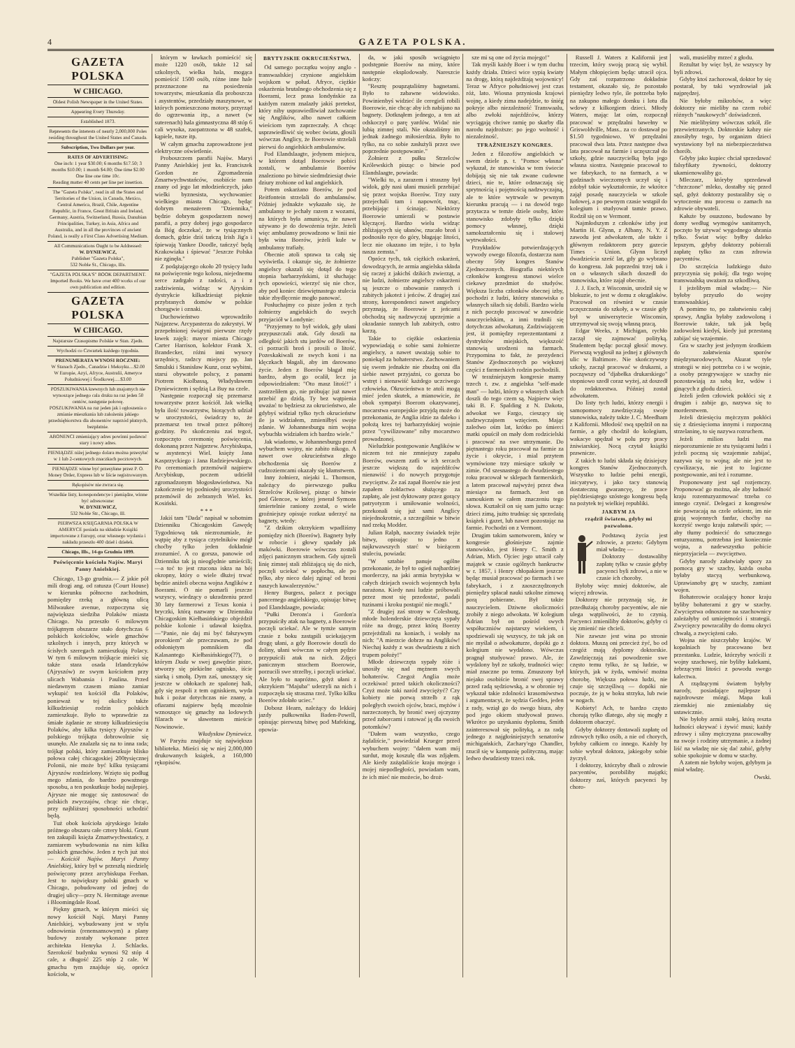4 GAZETA POLSKA.
GAZETA POLSKA
W CHICAGO.
Oldest Polish Newspaper in the United States.
Appearing Every Thursday.
Established 1873.
Represents the interests of nearly 2,000,000 Poles residing throughout the United States and Canada.
Subscription, Two Dollars per year.
RATES OF ADVERTISING:
One inch: 1 year $30.00; 6 months $17.50; 3 months $10.00; 1 month $4.00; One time $2.00
One line one time 10c.
Reading matter 40 cents per line per insertion.
The "Gazeta Polska", read in all the States and Territories of the Union, in Canada, Mexico, Central America, Brazil, Chile, Argentine Republic, in France, Great Britain and Ireland, Germany, Austria, Switzerland, Russia, Danubian Principalities, Turkey, in Asia, Africa and Australia, and in all the provinces of ancient Poland, is really a First Class Advertising Medium.
All Communications Ought to be Addressed:
W. DYNIEWICZ,
Publisher "Gazeta Polska",
532 Noble St., Chicago, Ills.
"GAZETA POLSKA'S" BOOK DEPARTMENT. Imported Books. We have over 400 works of our own publication and edition.
GAZETA POLSKA
W CHICAGO.
Najstarsze Czasopismo Polskie w Stan. Zjedn.
Wychodzi co Czwartek każdego tygodnia.
PRENUMERATA WYNOSI ROCZNIE:
W Stanach Zjedn., Canadzie i Meksyku....$2.00
W Europie, Azyi, Afryce, Australii, Ameryce Południowej i Środkowej.....$3.00
POSZUKIWANIA krewnych lub znajomych nie wynoszące jednego cala druku na raz jeden 50 centów, następnie połowę.
POSZUKIWANIA na raz jeden jak i ogłoszenia o zmianie mieszkania lub założeniu jakiego przedsiębiorstwa dla abonentów naprzód płatnych, bezpłatnie.
ABONENCI zmieniający adres powinni podawać stary i nowy adres.
PIENIĄDZE niżej jednego dolara można przesyłać w 1 lub 2-centowych znaczkach pocztowych.
PIENIĄDZE winne być przesyłane przez P. O. Money Order, Express lub w liście registrowanym.
Rękopisów nie zwraca się.
Wszelkie listy, korespondencye i pieniądze, winne być adresowane:
W. DYNIEWICZ,
532 Noble Str., Chicago, Ill.
PIERWSZA KSIĘGARNIA POLSKA W AMERYCE posiada na składzie Książki importowane z Europy, oraz własnego wydania i nakładu przeszło 400 dzieł i dziełek.
Chicago, Ills., 14-go Grudnia 1899.
Poświęcenie kościoła Najśw. Maryi Panny Anielskiej.
Chicago, 13-go grudnia.— Z jakie pół mili drogi ang. od ratusza (Court House) w kierunku północno zachodnim, pomiędzy rzeką a główną ulicą Milwaukee avenue, rozpoczyna się największa siedziba Polaków miasta Chicago. Na przeszło 6 milowym trójkątnym obszarze stało dotychczas 6 polskich kościołów, wiele gmachów szkolnych i innych, przy których w ścisłych szeregach zamieszkują Polacy. W tym 6 milowym trójkącie mieści się także stara osada Irlandczyków (Ajryszów) ze swym kościołem przy ulicach Wabansia i Paulina. Przed niedawnym czasem miano zamiar wykupić ten kościół dla Polaków, ponieważ w tej okolicy także kilkudziesiąt rodzin polskich zamieszkuje. Było to wprawdzie za śmiałe żądanie ze strony kilkudziesięciu Polaków, aby kilka tysięcy Ajryszów z polskiego trójkąta dobrowolnie się usunęło. Ale znalazła się na to inna rada; trójkąt polski, który zamieszkuje blisko połowa całej chicagoskiej 200tysięcznej Polonii, nie może być kilku tysiącami Ajryszów rozdzielony. Wzięto się podług mego zdania, do bardzo poważnego sposobu, a ten poskutkuje bodaj najlepiej. Ajrysze nie mogąc się zastosować do polskich zwyczajów, chcąc nie chcąc, przy najbliższej sposobności uchodzić będą.
Tuż obok kościoła ajryskiego leżało próżnego obszaru całe cztery bloki. Grunt ten zakupili księża Zmartwychwstańcy, z zamiarem wybudowania na nim kilku polskich gmachów. Jeden z tych już stoi — Kościół Najśw. Maryi Panny Anielskiej, który był w przeszłą niedzielę poświęcony przez arcybiskupa Feehan. Jest to największy polski gmach w Chicago, pobudowany od jednej do drugiej ulicy—przy N. Hermitage avenue i Bloomingdale Road.
Piękny gmach, w którym mieści się nowy kościół Najś. Maryi Panny Anielskiej, wybudowany jest w stylu odnowienia (renensansowym) a plany budowy zostały wykonane przez architekta Henryka J. Schlacks. Szerokość budynku wynosi 92 stóp 4 cale, a długość 225 stóp 2 cale. W gmachu tym znajduje się, oprócz kościoła, w
którym w ławkach pomieścić się może 1220 osób, także 12 sal szkolnych, wielka hala, mogąca pomieścić 1500 osób, różne inne hale przeznaczone na posiedzenia towarzystw, mieszkania dla proboszcza i asystentów, przedziały maszynowe, w których pomieszczono motory, przyrząd do ogrzewania itp., a nawet (w suterenach) hala gimnastyczna 48 stóp 6 cali wysoka, zaopatrzona w 48 szafek, kąpiele, tusze itp.
W całym gmachu zaprowadzone jest elektryczne oświetlenie.
Proboszczem parafii Najśw. Maryi Panny Anielskiej jest ks. Franciszek Gordon ze Zgromadzenia Zmartwychwstańców, osobiście nam znany od jego lat młodzieńczych, jako wielki byznesista, wychowaniec wielkiego miasta Chicago, będąc dobrym menażerem "Dziennika," będzie dobrym gospodarzem nowej parafii, a przy dobrej jego gospodarce da Bóg doczekać, że w tysiącznych domach, gdzie dziś tańczą Irish Jig'a i śpiewają Yankee Doodle, tańczyć będą Krakowiaka i śpiewać "Jeszcze Polska nie zginęła."
Z podążającego około 20 tysięcy ludu na poświęcenie tego kolosu, niejednemu serce zadrgało z radości, a i z zadziwienia, widząc w Ajryskim dystrykcie kilkadziesiąt pięknie przybranych domów w polskie chorągwie i oznaki.
Duchowieństwo wprowadziło Najprzew. Arcypasterza do zakrystyi. W przepełnionej świątyni pierwsze rzędy ławek zajęli: mayor miasta Chicago Carter Harrison, kolektor Frank X. Brandecker, różni inni wysocy urzędnicy, radzcy miejscy pp. Jan Smulski i Stanisław Kunz, oraz wybitni, starsi obywatele polscy, z panami Piotrem Kiolbassą, Władysławem Dyniewiczem i sędzią La Buy na czele.
Następnie rozpoczął się przemarsz towarzystw przez kościół. Jak wielką była ilość towarzystw, biorących udział w uroczystości, świadczy to, że przemarsz ten trwał przez półtorej godziny. Po skończeniu zaś tegoż, rozpoczęto ceremonię poświęcenia, dokonaną przez Najprzew. Arcybiskupa, w asystencyi Wiel. księży Jana Kasprzyckiego i Jana Radziejewskiego. Po ceremoniach przemówił najpierw Arcybiskup, poczem udzielił zgromadzonym błogosławieństwa. Na zakończenie tej podniosłej uroczystości przemówił do zebranych Wiel. ks. Kosiński.
* * *
Jakiś tam "Dada" napisał w sobotnim Dzienniku Chicagoskim Gawędę Tygodniową tak niezrozumiale, że wątpię aby z tysiąca czytelników mógł choćby tylko jeden dokładnie zrozumieć. A co gorsza, panowie od Dziennika tak ją nieoględnie umieścili;—a toć to jest rzucona iskra na bój okropny, który o wiele dłużej trwać będzie aniżeli obecna wojna Anglików z Boerami. O nie pomarli jeszcze wszyscy, wiedzący o ukradzeniu przed 30 laty farmerowi z Texas konia i bryczki, którą nazwany w Dzienniku Chicagoskim Kiełbasińskiego objeździł polskie kolonie i udawał księdza.—"Panie, nie daj mi być fałszywym prorokiem" ale przeczuwam, że pod odsłoniętym pomnikiem dla Kalasantego Kiełbasińskiego(??), o którym Dada w swej gawędzie pisze, utworzy się piekielne ognisko, iście siarką i smołą. Dym zaś, unoszący się jeszcze w obłokach ze spalonej hali, gdy się zespoli z tem ogniskiem, wyda huk i pożar dotychczas nie znany, a ofiarami najpierw będą mozolnie wznoszące się gmachy na lodowych filarach w sławetnem mieście Nowinowie.
Władysław Dyniewicz.
W Paryżu znajduje się największa biblioteka. Mieści się w niej 2,000,000 drukowanych książek, a 160,000 rękopisów.
BRYTYJSKIE OKRUCIEŃSTWA.
Od samego początku wojny anglo - transwaalskiej czynione angielskim wojskom w połud. Afryce, ciężkie oskarżenia brutalnego obchodzenia się z Boerami, lecz prasa londyńskie za każdym razem znalazły jakiś pretekst, który niby usprawiedliwiał zachowanie się Anglików, albo nawet całkiem wieściom tym zaprzeczały. A chcąc usprawiedliwić się wobec świata, głosili wówczas Anglicy, że Boerowie strzelali pierwsi do angielskich ambulansów.
Pod Elandslaagte, jedynem miejscu, w którem dotąd Boerowie pobici zostali, w ambulansie Boerów znaleziono po bitwie siedmdziesiąt dwie dziury zrobione od kul angielskich.
Potem oskarżano Boerów, że pod Reitfontein strzelali do ambulansów. Później jednakże wykazało się, że ambulansy te jechały razem z wozami, na których była amunicya, że nawet używano je do dowożenia tejże. Jeżeli więc ambulansy prowadzono w linii nie była wina Boerów, jeżeli kule w ambulansy trafiały.
Obecnie atoli sprawa ta całą się wyświetla. I okazuje się, że żołnierze angielscy okazali się dotąd do tego stopnia barbarzyńskimi, iż słuchając tych opowieści, wierzyć się nie chce, aby pod koniec dziewiętnastego stulecia takie zbydlęcenie mogło panować.
Posłuchajmy co pisze jeden z tych żołnierzy angielskich do swych przyjaciół w Londynie:
"Przyjemny to był widok, gdy ułani przypuszczali atak. Gdy doszli na odległość jakich stu jardów od Boerów, ci porzucili broń i prosili o litość. Pozeskakiwali ze swych koni i na klęczkach błagali, aby im darowano życie. Jeden z Boerów błagał mię bardzo, abym go ocalił, lecz ja odpowiedziałem: "Oto masz litość!" i zastrzeliłem go, nie próbując już nawet przebić go dzidą. Ty bez wątpienia uważać to będziesz za okrucieństwo, ale gdybyś widział tylko tych okrucieństw ile ja widziałem, zmieniłbyś swoje zdanie. W Johannesburgu nim wojna wybuchła widziałem ich bardzo wiele."
Jak wiadomo, w Johannesburgu przed wybuchem wojny, nie zabito nikogo. A nawet owe okrucieństwa złego obchodzenia się Boerów z cudzoziemcami okazały się kłamstwem.
Inny żołnierz, niejaki L. Thomson, należący do pierwszego pułku Strzelców Królowej, pisząc o bitwie pod Glencoe, w której jenerał Symons śmiertelnie raniony został, o wiele groźniejszy opisuje rozkaz uderzyć na bagnety, wtedy:
"Z dzikim okrzykiem wpadliśmy pomiędzy nich (Boerów). Bagnety były w robocie i głowy spadały jak makówki. Boerowie wówczas zostali zdjęci panicznym strachem. Gdy ujrzeli linię zimnej stali zbliżającą się do nich, poczęli uciekać w popłochu, ale po tylko, aby nieco dalej zginąć od broni naszych kawalerzystów."
Henry Burgess, palacz z pociągu pancernego angielskiego, opisując bitwę pod Elandslaagte, powiada:
"Pułki Derons'a i Gordon'a przypuściły atak na bagnety, a Boerowie poczęli uciekać. Ale w tymże samym czasie z boku zastąpili uciekającym drogę ułani, a gdy Boerowie doszli do doliny, ułani wówczas w całym pędzie przypuścili atak na nich. Zdjęci panicznym strachem Boerowie, porzucili swe strzelby, i poczęli uciekać. Ale było to napróżno, gdyż ułani z okrzykiem "Majuba" uderzyli na nich i rozpoczęła się straszna rzeź. Tylko kilku Boerów zdołało uciec."
Dobosz Hearn, należący do lekkiej jazdy pułkownika Baden-Powell, opisując pierwszą bitwę pod Mafeking, opowia-
da, w jaki sposób wciągnięto podstępnie Boerów na miny, które następnie eksplodowały. Nareszcie kończy:
"Resztę poupzątaliśmy bagnetami. Było to zabawne widowisko. Powinienbyś widzieć ile ceregieli robili Boerowie, nie chcąc aby ich nabijano na bagnety. Dotknąłem jednego, a ten aż odskoczył o parę yardów. Widać nie lubią zimnej stali. Nie okazaliśmy im jednak żadnego miłosierdzia. Było to tylko, na co sobie zasłużyli przez swe poprzednie postępowanie."
Żołnierz z pułku Strzelców Królewskich pisząc o bitwie pod Elandslaagte, powiada:
"Wielki to, a zarazem i straszny był widok, gdy nasi ułani musieli przebijać się przez wojska Boerów. Trzy razy przejechali tam i napowrót, tnąc, przebijając i ścinając. Niektórzy Boerowie umierali w postawie klęczącej. Bardzo wielu widząc zbliżających się ułanów, rzucało broń i podnosiło ręce do góry, błagając litości, lecz nie okazano im tejże, i to była nasza zemsta."
Oprócz tych, tak ciężkich oskarżeń, dowodzących, że armia angielska składa się raczej z jakichś dzikich zwierząt, a nie ludzi, żołnierze angielscy oskarżeni są jeszcze o rabowanie rannych i zabitych jakoteż i jeńców. Z drugiej zaś strony, korespondenci nawet angielscy przyznają, że Boerowie z jeńcami obchodzą się nadzwyczaj uprzejmie a okradanie rannych lub zabitych, ostro karzą.
Takie to ciężkie oskarżenia wypowiadają o sobie sami żołnierze angielscy, a nawet uważają sobie to poniekąd za bohaterstwo. Zachowaniem się swem jednakże nie zbudzą oni dla siebie nawet przyjaźni, co gorsza bo wstręt i nienawiść każdego uczciwego człowieka. Okrucieństwa te atoli mogą mieć jeden skutek, a mianowicie, że obok sympatyi Boerom okazywanej, mocarstwa europejskie przyjdą może do przekonania, że Anglia idzie za daleko i położą kres tej barbarzyńskiej wojnie przez "cywilizowane" niby mocarstwo prowadzonej.
Nieludzkie postępowanie Anglików w niczem też nie zmniejszy zapału Boerów, owszem zatli w ich sercach jeszcze większą do najeźdźców nienawiść i do nowych przygotuje zwycięztw. Że zaś zapał Boerów nie jest zapałem żołdactwa służącego za zapłatę, ale jest dyktowany przez gorący patryotyzm i umiłowanie wolności, przekonali się już sami Anglicy niejednokrotnie, a szczególnie w bitwie nad rzeką Modder.
Julian Ralph, naoczny świadek tejże bitwy, opisując to jedno z najkrwawszych starć w bieżącem stuleciu, powiada:
"W sztabie panuje ogólne przekonanie, że był to ogień najbardziej morderczy, na jaki armia brytyjska w całych dziejach swoich wojennych była narażona. Kiedy nasi ludzie próbowali przez most się przedostać, padali tuzinami i kroku postąpić nie mogli."
"Z drugiej zaś strony w Colesburg, młode holenderskie dziewczęta sypały róże na drogę, przez którą Boerzy przejeżdżali na koniach, i wołały na nich: "A mierzcie dobrze na Anglików! Niechaj każdy z was dwudziestu z nich trupem położy!"
Młode dziewczęta sypały róże i unosiły się nad mężnem swych bohaterów. Czegoż Anglia może oczekiwać przed takich okoliczności? Czyż może taki naród zwyciężyć? Czy kobiety nie porwą strzelb z rąk poległych swoich ojców, braci, mężów i narzeczonych, by bronić swej ojczyzny przed zaborcami i ratować ją dla swoich potomków?
"Dałem wam wszystko, czego żądaliście," powiedział Krueger przed wybuchem wojny: "dałem wam mój surdut, moję koszulę dla was zdjąłem. Ale kiedy zażądaliście kraju mojego i mojej niepodległości, powiadam wam, że ich mieć nie możecie, bo droż-
sze mi są one od życia mojego!"
Tak myśli każdy Boer i w tym duchu każdy działa. Dzieci wice sypią kwiaty na drogę, którą najdeżdżają wojownicy! Teraz w Afryce południowej jest czas róż, lato. Wiosna przyniosła krajowi wojnę, a kiedy zima nadejdzie, to śniég pokryje albo niezależność Transwaalu, albo zwłoki najeźdźców, którzy wyciągają chciwe ramię po skarby dla narodu najdroższe: po jego wolność i niezależność.
TFRAŹNIEJSZY KONGRES.
Jeden z filozofów angielskich w swem dziele p. t. "Pomoc własna" wykazał, że stanowiska w tem świecie dobijają się nie tak zwane cudowne dzieci, nie te, które odznaczają się sprytnością i pojętnością nadzwyczajną, ale te które wytrwale w pewnym kierunku pracują — i na dowód tego przytacza w temże dziele osoby, które stanowisko zdobyły tylko dzięki pomocy własnej, dzięki samokształceniu się i stalowej wytrwałości.
Przykładów potwierdzających wywody owego filozofa, dostarcza nam obecny 56ty kongres Stanów Zjednoczonych. Biografia niektórych członków kongresu stanowi wielce ciekawy przedmiot do studyów. Większa liczba członków obecnej izby, pochodzi z ludzi, którzy stanowiska o własnych siłach się dobili. Bardzo wielu z nich poczęło pracować w zawodzie nauczycielskim, a inni trudnili się dotychczas adwokaturą. Zadziwiającem jest, iż pomiędzy reprezentantami z dystryktów miejskich, większość stanowią urodzeni na farmach. Przypomina to fakt, że prezydenci Stanów Zjednoczonych po większej części z farmerskich rodzin pochodzili.
W teraźniejszym kongresie mamy trzech t. zw. z angielska "self-made man" — ludzi, którzy o własnych siłach doszli do tego czem są. Najpierw więc taki B. F. Spalding z N. Dakota, adwokat we Fargo, cieszący się nadzwyczajnem wzięciem. Mając zaledwo ośm lat, krótko po śmierci matki opuścił on mały dom rodzicielski i pracować na swe utrzymanie. Do piętnastego roku pracował na farmie za życie i okrycie, i mial przytem wymówione trzy miesiące szkoły w zimie. Od szesnastego do dwudziestego roku pracował w sklepach farmerskich, a latem pracował najwyżej przez dwa miesiące na farmach. Jest on samoukiem w całem znaczeniu tego słowa. Kształcił on się sam jużto ucząc dzieci zimą, jużto trudniąc się sprzedażą książek i gazet, lub nawet pozostając na farmie. Pochodzi on z Vermont.
Drugim takim samotworem, który w kongresie głośniejsze zajmie stanowisko, jest Henry C. Smith z Adrian, Mich. Ojciec jego utracił cały majątek w czasie ogólnych bankructw w r. 1857, i Henry chłopakiem jeszcze będąc musiał pracować po farmach i we fabrykach, i z zaoszczędzonych pieniędzy spłacał nauki szkolne zimową porą pobierane. Był także nauczycielem. Dziwne okoliczności zrobiły z niego adwokata. W kolegium Adrian był on pośród swych współuczniów najstarszy wiekiem, i spodziewali się wszyscy, że tak jak on nie myślał o adwokaturze, dopóki go z kolegium nie wydalono. Wówczas pragnął studyować prawo. Ale, że wydalony był ze szkoły, trudności więc miał znaczne po temu. Zmuszony był niejako osobiście bronić swej sprawy przed radą sędziowską, a w obronie tej wykazał takie zdolności krasomówstwa i argumentacyi, że sędzia Geddes, jeden z rady, wziął go do swego biura, aby pod jego okiem studyował prawo. Wkrótce po uzyskaniu dyplomu, Smith zainteresował się polityką, a za radą jednego z najgłośniejszych senatorów michigańskich, Zachary'ego Chandler, rzucił się w kampanię polityczną, mając ledwo dwudziesty trzeci rok.
Russell J. Waters z Kalifornii jest trzecim, który swoją pracą się wybił. Małym chłopięciem będąc utracił ojca. Gdy zaś rozpatrzono dokładnie testament, okazało się, że pozostało pieniędzy ledwo tyle, ile potrzeba było na zakupno małego domku i lotu dla wdowy z kilkorgiem dzieci. Młody Waters, mając lat ośm, rozpoczął pracować w przędzalni bawełny w Griswoldville, Mass.. za co dostawał po $1.50 tygodniowo. W przędzalni pracował dwa lata. Przez następne dwa lata pracował na farmie i uczęszczał do szkoły, gdzie nauczycielką była jego własna siostra. Następnie pracował to we fabrykach, to na farmach, a w godzinach wieczornych uczył się i zdobył takie wykształcenie, że wkrótce zajął posadę nauczyciela w szkole ludowej, a po pewnym czasie wstąpił do kolegium i studyował tamże prawo. Rodził się on w Vermont.
Najmłodszym z członków izby jest Martin H. Glynn, z Albany, N. Y. Z zawodu jest adwokatem, ale także i głównym redaktorem przy gazecie Times - Union. Glynn liczył dwadzieścia sześć lat, gdy go wybrano do kongresu. Jak poprzedni trzej tak i on o własnych siłach doszedł do stanowiska, które zajął obecnie.
J. J. Esch, z Wisconsin, urodził się w blokuzie, to jest w domu z okrąglaków. Pracował on również w czasie uczęszczania do szkoły, a w czasie gdy był w uniwersytecie Wisconsin, utrzymywał się swoją własną pracą.
Edgar Weeks, z Michigan, rychło zaczął się zajmować polityką. Studentem będąc począł głosić mowy. Pierwszą wygłosił na jednej z głównych ulic w Baltimore. Nie skończywszy szkoły, zaczął pracować w drukarni, a począwszy od "djabełka drukarskiego" stopniowo szedł coraz wyżej, aż doszedł do redaktorstwa. Później został adwokatem.
Do listy tych ludzi, którzy energii i samopomocy zawdzięczają swoje stanowiska, należy także J. C. Meedham z Kalifornii. Młodość swą spędził on na farmie, a gdy chodził do kolegium, wakacye spędzał w polu przy pracy żniwiarskiej. Nocą czytał książki prawnicze.
Z takich to ludzi składa się dzisiejszy kongres Stanów Zjednoczonych. Wszystko to ludzie pełni energii, inicyatywy, i jako tacy stanowią dostateczną gwarancyę, że prace pięćdziesiątego szóstego kongresu będą na pożytek tej wielkiej republiki.
JAKBYM JA
rządził światem, gdyby mi pozwolono.
Podstawą życia jest zdrowie, a przeto: Gdybym miał władzę —
Doktorzy dostawaliby zapłatę tylko w czasie gdyby pacyenci byli zdrowi, a nie w czasie ich choroby.
Byłoby więc mniej doktorów, ale więcej zdrowia.
Doktorzy nie przyznają się, że przedłużają choroby pacyentów, ale nie ulega wątpliwości, że to czynią. Pacyenci zmieniliby doktorów, gdyby ci się zmienić nie chcieli.
Nie zawsze jest wina po stronie doktora. Muszą oni przecież żyć, bo od czegóż mają dyplomy doktorskie. Zawdzięczają zaś powodzenie swe często temu tylko, że są ludzie, w których, jak w żyda, wmówić można chorobę. Większa połowa ludzi, nie czuje się szczęśliwą — dopóki nie poczuje, że ją w boku strzyka, lub rwie w nogach.
Kobiety! Ach, te bardzo często chorują tylko dlatego, aby się mogły z doktorem obaczyć.
Gdyby doktorzy dostawali zapłatę od zdrowych tylko osób, a nie od chorych, byłoby całkiem co innego. Każdy by sobie wybrał doktora, jakiegoby sobie życzył.
I doktorzy, którzyby dbali o zdrowie pacyentów, porobiliby majątki; doktorzy zaś, których pacyenci by choro-
wali, musieliby mrzeć z głodu.
Rezultat by więc był, że wszyscy by byli zdrowi.
Gdyby ktoś zachorował, doktor by się postarał, by taki wyzdrowiał jak najprędzej.
Nie byłoby mikrobów, a więc doktorzy nie mieliby na czem robić różnych "naukowych" doświadczeń.
Nie mielibyśmy wówczas szkół, źle przewietrzanych. Doktorskie kabzy nie znosiłyby tego, by organizm dzieci wystawiony był na niebezpieczeństwa chorób.
Gdyby jako kupiec chciał sprzedawać falsyfikaty żywności, doktorzy ukamienowaliby go.
Mleczarz, któryby sprzedawał "chrzczone" mleko, dostałby się przed sąd, gdyż doktorzy postaraliby się o wytoczenie mu procesu o zamach na zdrowie obywateli.
Kałuże by osuszono, budowano by domy według wymogów sanitarnych, poczęto by używać wygodnego ubrania tylko. Świat więc byłby daleko lepszym, gdyby doktorzy pobierali zapłatę tylko za czas zdrowia pacyentów.
Do szczęścia ludzkiego dużo przyczynia się pokój; dla tego wojnę transwaalską uważam za szkodliwą.
I jeżelibym miał władzę:— Nie byłoby przyszło do wojny transwaalskiej.
A pomimo to, po załatwieniu całej sprawy, Anglia byłaby zadowoloną i Boerowie także, tak jak będą zadowoleni kiedyś, kiedy już przestaną zabijać się wzajemnie.
Gra w szachy jest jedynym środkiem do załatwienia sporów międzynarodowych, Akurat tyle strategii w niej potrzeba co i w wojnie, a osoby przegrywające w szachy nie pozostawiają za sobą łez, wdów i ginących z głodu dzieci.
Jeżeli jeden człowiek pokłóci się z drugim i zabije go, nazywa się to morderstwem.
Jeżeli dziesięciu mężczyzn pokłóci się z dziesięcioma innymi i rozpoczną strzelaninę, to się nazywa rozruchem.
Jeżeli milion ludzi ma nieporozumienie ze stu tysiącami ludzi i jeżeli poczną się wzajemnie zabijać, nazywa się to wojną; ale nie jest to cywilizacya, nie jest to logiczne postępowanie, ani też i rozumne.
Proponowany jest sąd rozjemczy. Proponować go można, ale aby ludność kraju rozentuzyazmować trzeba co innego czynić. Delegaci z kongresów nie powracają na czele orkiestr, im nie grają wojennych fanfar, choćby na korzyść swego kraju załatwili spór; — aby tłumy podniecić do sztucznego entuzyazmu, potrzebna jest koniecznie wojna, a nadewszystko pobicie nieprzyjaciela — zwycięztwo.
Gdyby narody załatwiały spory za pomocą gry w szachy, każda osoba byłaby stacyą werbunkową. Uprawianoby grę w szachy, zamiast wojen.
Bohaterowie ocalający honor kraju byliby bohaterami z gry w szachy. Zwycięztwa odnoszone na szachownicy zależałyby od umiejętności i strategii. Zwycięzcy powracaliby do domu okryci chwałą, a zwyciężeni cało.
Wojna nie niszczyłaby krajów. W kopalniach by pracowano bez przestanku. Ludzie, którzyby wrócili z wojny szachowej, nie byliby kalekami, żebrzącymi litości z powodu swego kalectwa.
A rządzącymi światem byłyby narody, posiadające najlepsze i najzdrowsze mózgi. Mapa kuli ziemskiej nie zmieniałaby się ustawicznie.
Nie byłoby armii stałej, którą reszta ludności okrywać i żywić musi; każdy zdrowy i silny mężczyzna pracowałby na swoje i rodziny utrzymanie, a żadnej liść na władzę nie się dać zabić, gdyby sobie spokojnie w domu w szachy.
A zatem nie byłoby wojen, gdybym ja miał władzę.
Owski.